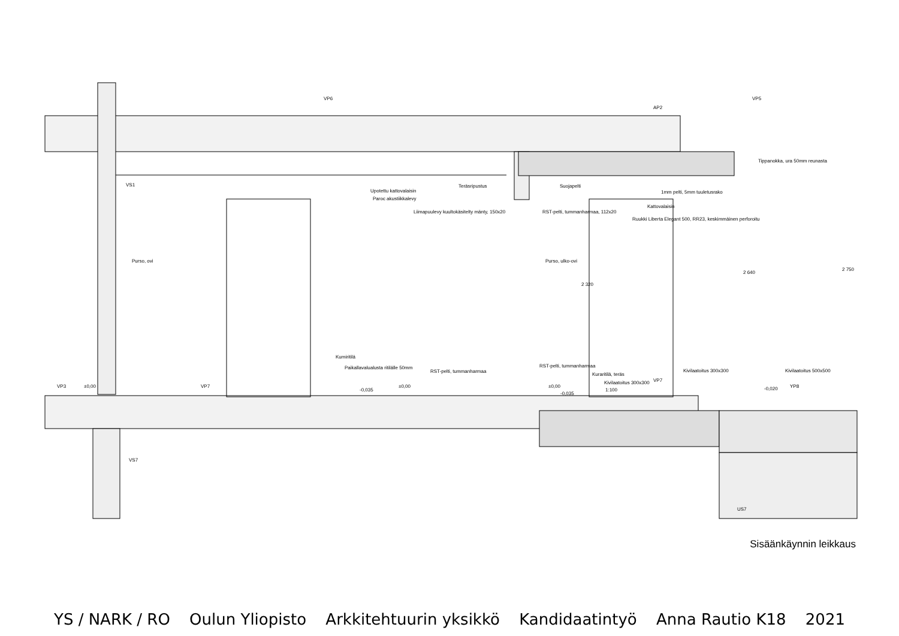VP6
AP2
VP5
VS1
Upotettu kattovalaisin
Paroc akustiikkalevy
Teräsripustus Suojapelti
1mm pelti, 5mm tuuletusrako
Tippanokka, ura 50mm reunasta
Kattovalaisin
Liimapuulevy kuultokäsitelty mänty, 150x20 RST-pelti, tummanharmaa, 112x20
Ruukki Liberta Elegant 500, RR23, keskimmäinen perforoitu
Purso, ovi Purso, ulko-ovi
2 320
2 640
2 750
Kumiritilä
Paikallavalualusta ritilälle 50mm
RST-pelti, tummanharmaa
RST-pelti, tummanharmaa
Kuraritilä, teräs
Kivilaatoitus 300x300
Kivilaatoitus 300x300 Kivilaatoitus 500x500
VP3 ±0,00 VP7
-0,035
±0,00 ±0,00
-0,035
1:100
VP7
-0,020 YP8
VS7
US7
Sisäänkäynnin leikkaus
YS / NARK / RO Oulun Yliopisto Arkkitehtuurin yksikkö Kandidaatintyö Anna Rautio K18 2021